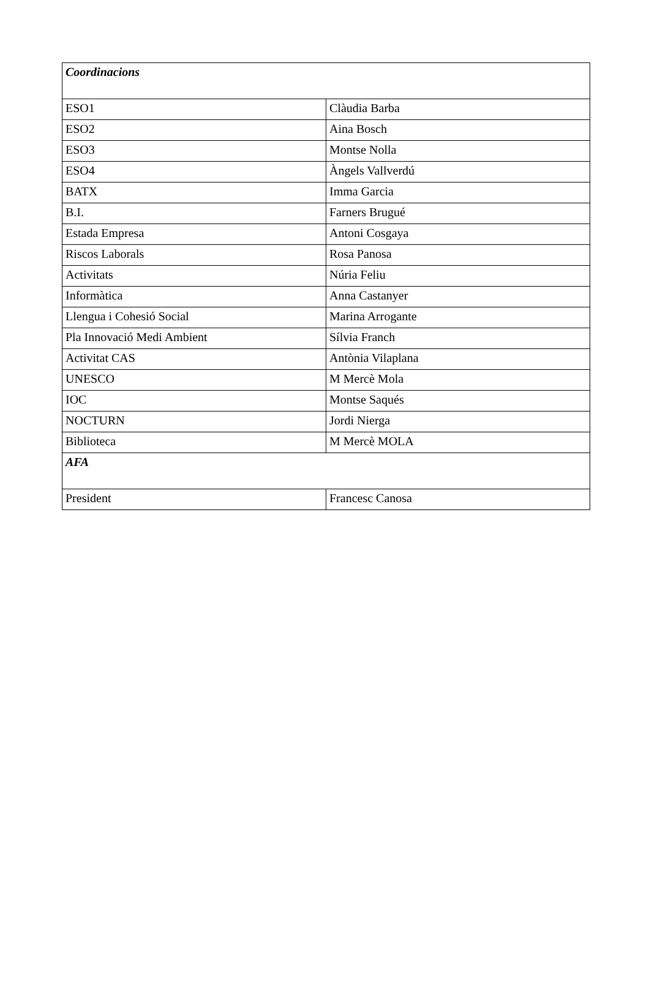| Coordinacions | |
| ESO1 | Clàudia Barba |
| ESO2 | Aina Bosch |
| ESO3 | Montse Nolla |
| ESO4 | Àngels Vallverdú |
| BATX | Imma Garcia |
| B.I. | Farners Brugué |
| Estada Empresa | Antoni Cosgaya |
| Riscos Laborals | Rosa Panosa |
| Activitats | Núria Feliu |
| Informàtica | Anna Castanyer |
| Llengua i Cohesió Social | Marina Arrogante |
| Pla Innovació Medi Ambient | Sílvia Franch |
| Activitat CAS | Antònia Vilaplana |
| UNESCO | M Mercè Mola |
| IOC | Montse Saqués |
| NOCTURN | Jordi Nierga |
| Biblioteca | M Mercè MOLA |
| AFA | |
| President | Francesc Canosa |